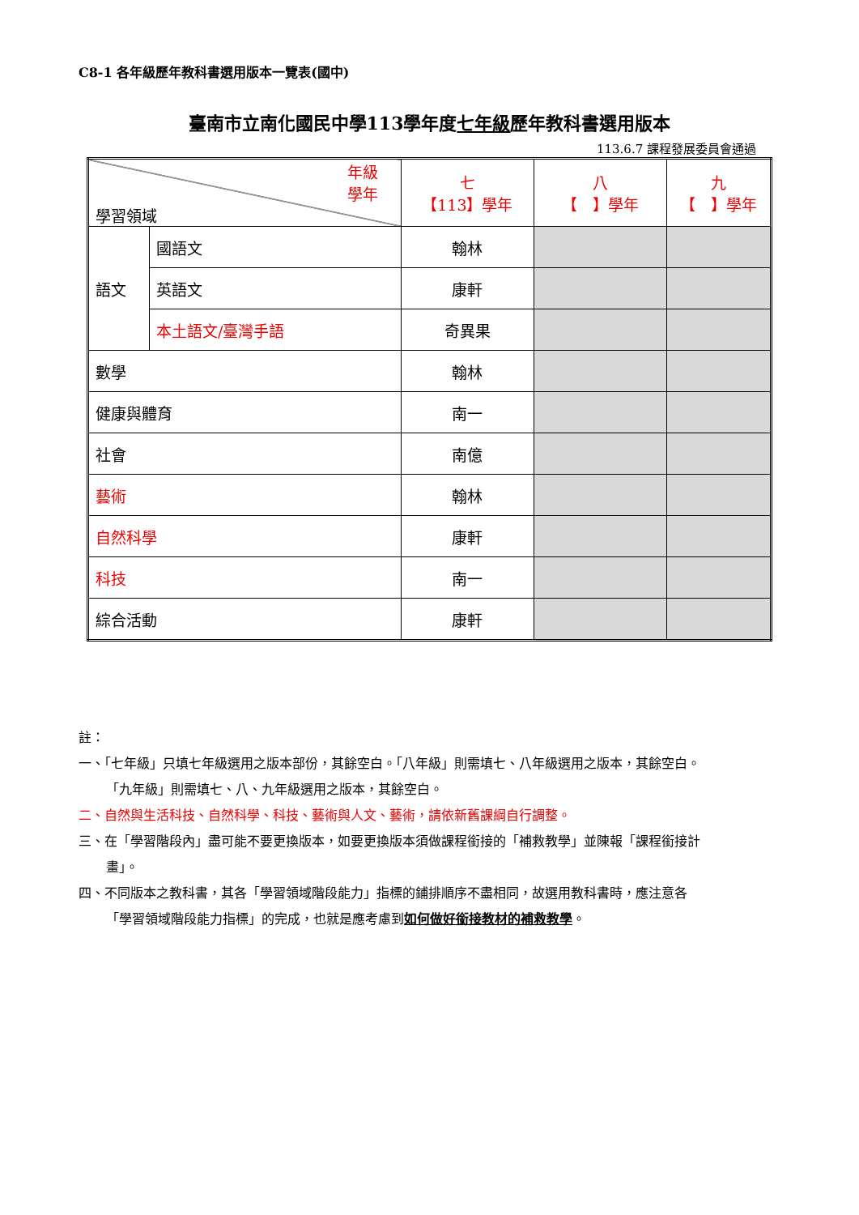C8-1 各年級歷年教科書選用版本一覽表(國中)
臺南市立南化國民中學113學年度七年級歷年教科書選用版本
113.6.7 課程發展委員會通過
| 年級 學年 學習領域 | | 七 【113】學年 | 八 【 】學年 | 九 【 】學年 |
| 語文 | 國語文 | 翰林 | | |
| | 英語文 | 康軒 | | |
| | 本土語文/臺灣手語 | 奇異果 | | |
| 數學 | | 翰林 | | |
| 健康與體育 | | 南一 | | |
| 社會 | | 南億 | | |
| 藝術 | | 翰林 | | |
| 自然科學 | | 康軒 | | |
| 科技 | | 南一 | | |
| 綜合活動 | | 康軒 | | |
註：
一、「七年級」只填七年級選用之版本部份，其餘空白。「八年級」則需填七、八年級選用之版本，其餘空白。
「九年級」則需填七、八、九年級選用之版本，其餘空白。
二、自然與生活科技、自然科學、科技、藝術與人文、藝術，請依新舊課綱自行調整。
三、在「學習階段內」盡可能不要更換版本，如要更換版本須做課程銜接的「補救教學」並陳報「課程銜接計
畫」。
四、不同版本之教科書，其各「學習領域階段能力」指標的鋪排順序不盡相同，故選用教科書時，應注意各
「學習領域階段能力指標」的完成，也就是應考慮到如何做好銜接教材的補救教學。